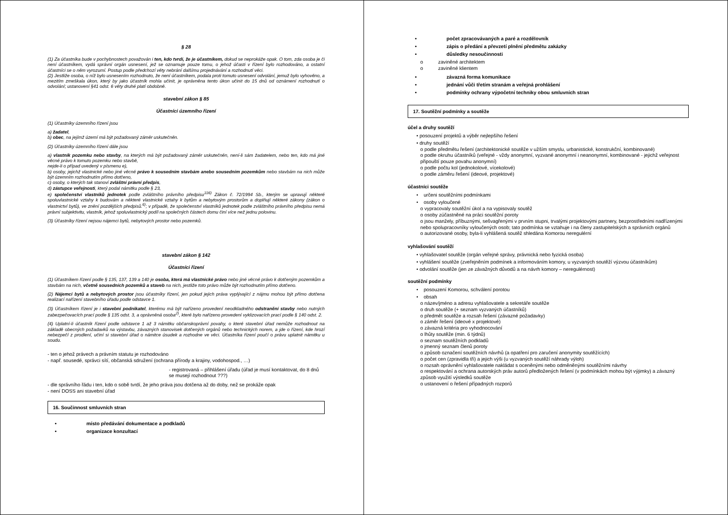§ 28
(1) Za účastníka bude v pochybnostech považován i ten, kdo tvrdí, že je účastníkem, dokud se neprokáže opak. O tom, zda osoba je či není účastníkem, vydá správní orgán usnesení, jež se oznamuje pouze tomu, o jehož účasti v řízení bylo rozhodováno, a ostatní účastníci se o něm vyrozumí. Postup podle předchozí věty nebrání dalšímu projednávání a rozhodnutí věci.
(2) Jestliže osoba, o níž bylo usnesením rozhodnuto, že není účastníkem, podala proti tomuto usnesení odvolání, jemuž bylo vyhověno, a mezitím zmeškala úkon, který by jako účastník mohla učinit, je oprávněna tento úkon učinit do 15 dnů od oznámení rozhodnutí o odvolání; ustanovení §41 odst. 6 věty druhé platí obdobně.
stavební zákon § 85
Účastníci územního řízení
(1) Účastníky územního řízení jsou
a) žadatel,
b) obec, na jejímž území má být požadovaný záměr uskutečněn.
(2) Účastníky územního řízení dále jsou
a) vlastník pozemku nebo stavby, na kterých má být požadovaný záměr uskutečněn, není-li sám žadatelem, nebo ten, kdo má jiné věcné právo k tomuto pozemku nebo stavbě,
nejde-li o případ uvedený v písmenu e),
b) osoby, jejichž vlastnické nebo jiné věcné právo k sousedním stavbám anebo sousedním pozemkům nebo stavbám na nich může být územním rozhodnutím přímo dotčeno,
c) osoby, o kterých tak stanoví zvláštní právní předpis,
d) zástupce veřejnosti, který podal námitku podle § 23,
e) společenství vlastníků jednotek podle zvláštního právního předpisu<sup>336)</sup> Zákon č. 72/1994 Sb., kterým se upravují některé spoluvlastnické vztahy k budovám a některé vlastnické vztahy k bytům a nebytovým prostorům a doplňují některé zákony (zákon o vlastnictví bytů), ve znění pozdějších předpisů.<sup>6)</sup>; v případě, že společenství vlastníků jednotek podle zvláštního právního předpisu nemá právní subjektivitu, vlastník, jehož spoluvlastnický podíl na společných částech domu činí více než jednu polovinu.
(3) Účastníky řízení nejsou nájemci bytů, nebytových prostor nebo pozemků.
stavební zákon § 142
Účastníci řízení
(1) Účastníkem řízení podle § 135, 137, 139 a 140 je osoba, která má vlastnické právo nebo jiné věcné právo k dotčeným pozemkům a stavbám na nich, včetně sousedních pozemků a staveb na nich, jestliže toto právo může být rozhodnutím přímo dotčeno.
(2) Nájemci bytů a nebytových prostor jsou účastníky řízení, jen pokud jejich práva vyplývající z nájmu mohou být přímo dotčena realizací nařízení stavebního úřadu podle odstavce 1.
(3) Účastníkem řízení je i stavební podnikatel, kterému má být nařízeno provedení neodkladného odstranění stavby nebo nutných zabezpečovacích prací podle § 135 odst. 3, a oprávněná osoba<sup>2)</sup>, které bylo nařízeno provedení vyklizovacích prací podle § 140 odst. 2.
(4) Uplatní-li účastník řízení podle odstavce 1 až 3 námitku občanskoprávní povahy, o které stavební úřad nemůže rozhodnout na základě obecných požadavků na výstavbu, závazných stanovisek dotčených orgánů nebo technických norem, a jde o řízení, kde hrozí nebezpečí z prodlení, učiní si stavební úřad o námitce úsudek a rozhodne ve věci. Účastníka řízení poučí o právu uplatnit námitku u soudu.
- ten o jehož právech a právním statutu je rozhodováno
- např. sousedé, správci sítí, občanská sdružení (ochrana přírody a krajiny, vodohospod., …)
- registrovaná – přihlášení úřadu (úřad je musí kontaktovat, do 8 dnů se musejí rozhodnout ???)
- dle správního řádu i ten, kdo o sobě tvrdí, že jeho práva jsou dotčena až do doby, než se prokáže opak
- není DOSS ani stavební úřad
16. Součinnost smluvních stran
• místo předávání dokumentace a podkladů
• organizace konzultací
• počet zpracovávaných a paré a rozdělovník
• zápis o předání a převzetí plnění předmětu zakázky
• důsledky nesoučinnosti
o zaviněné architektem
o zaviněné klientem
• závazná forma komunikace
• jednání vůči třetím stranám a veřejná prohlášení
• podmínky ochrany výpočetní techniky obou smluvních stran
17. Soutěžní podmínky a soutěže
účel a druhy soutěží
• posouzení projektů a výběr nejlepšího řešení
• druhy soutěží
o podle předmětu řešení (architektonické soutěže v užším smyslu, urbanistické, konstrukční, kombinované)
o podle okruhu účastníků (veřejné - vždy anonymní, vyzvané anonymní i neanonymní, kombinované - jejichž veřejnost připouští pouze povahu anonymní)
o podle počtu kol (jednokolové, vícekolové)
o podle záměru řešení (ideové, projektové)
účastníci soutěže
• určeni soutěžními podmínkami
• osoby vyloučené
o vypracovaly soutěžní úkol a na vypisovaly soutěž
o osoby zúčastněné na práci soutěžní poroty
o jsou manžely, příbuznými, sešvagřenými v prvním stupni, trvalými projektovými partnery, bezprostředními nadřízenými nebo spolupracovníky vyloučených osob; tato podmínka se vztahuje i na členy zastupitelských a správních orgánů
o autorizované osoby, byla-li vyhlášená soutěž shledána Komorou neregulérní
vyhlašování soutěží
• vyhlašovatel soutěže (orgán veřejné správy, právnická nebo fyzická osoba)
• vyhlášení soutěže (zveřejněním podmínek a informováním komory, u vyzvaných soutěží výzvou účastníkům)
• odvolání soutěže (jen ze závažných důvodů a na návrh komory – neregulérnost)
soutěžní podmínky
• posouzení Komorou, schválení porotou
• obsah
o název/jméno a adresu vyhlašovatele a sekretáře soutěže
o druh soutěže (+ seznam vyzvaných účastníků)
o předmět soutěže a rozsah řešení (závazné požadavky)
o záměr řešení (ideové x projektové)
o závazná kritéria pro vyhodnocování
o lhůty soutěže (min. 6 týdnů)
o seznam soutěžních podkladů
o jmenný seznam členů poroty
o způsob označení soutěžních návrhů (a opatření pro zaručení anonymity soutěžících)
o počet cen (zpravidla tři) a jejich výši (u vyzvaných soutěží náhrady výloh)
o rozsah oprávnění vyhlašovatele nakládat s oceněnými nebo odměněnými soutěžními návrhy
o respektování a ochrana autorských práv autorů předložených řešení (v podmínkách mohou být výjimky) a závazný způsob využití výsledků soutěže
o ustanovení o řešení případných rozporů